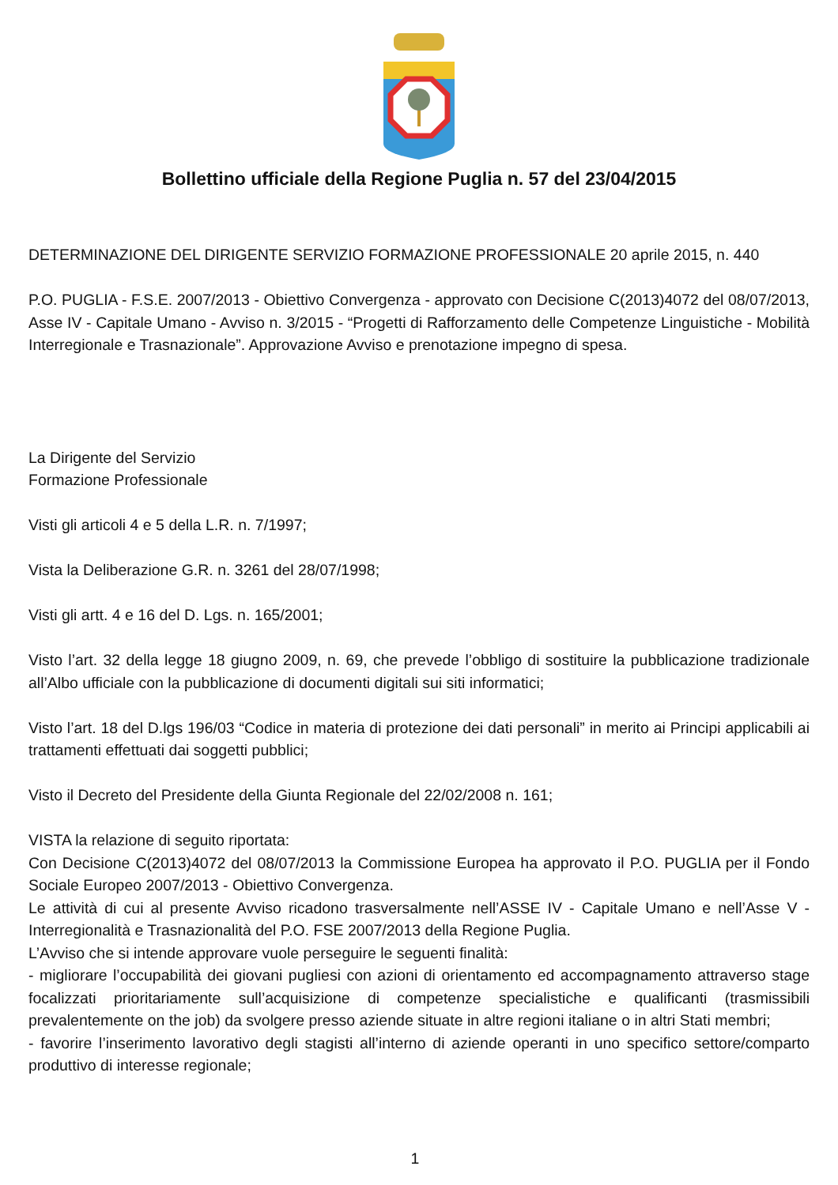Bollettino ufficiale della Regione Puglia n. 57 del 23/04/2015
DETERMINAZIONE DEL DIRIGENTE SERVIZIO FORMAZIONE PROFESSIONALE 20 aprile 2015, n. 440
P.O. PUGLIA - F.S.E. 2007/2013 - Obiettivo Convergenza - approvato con Decisione C(2013)4072 del 08/07/2013, Asse IV - Capitale Umano - Avviso n. 3/2015 - “Progetti di Rafforzamento delle Competenze Linguistiche - Mobilità Interregionale e Trasnazionale”. Approvazione Avviso e prenotazione impegno di spesa.
La Dirigente del Servizio
Formazione Professionale
Visti gli articoli 4 e 5 della L.R. n. 7/1997;
Vista la Deliberazione G.R. n. 3261 del 28/07/1998;
Visti gli artt. 4 e 16 del D. Lgs. n. 165/2001;
Visto l’art. 32 della legge 18 giugno 2009, n. 69, che prevede l’obbligo di sostituire la pubblicazione tradizionale all’Albo ufficiale con la pubblicazione di documenti digitali sui siti informatici;
Visto l’art. 18 del D.lgs 196/03 “Codice in materia di protezione dei dati personali” in merito ai Principi applicabili ai trattamenti effettuati dai soggetti pubblici;
Visto il Decreto del Presidente della Giunta Regionale del 22/02/2008 n. 161;
VISTA la relazione di seguito riportata:
Con Decisione C(2013)4072 del 08/07/2013 la Commissione Europea ha approvato il P.O. PUGLIA per il Fondo Sociale Europeo 2007/2013 - Obiettivo Convergenza.
Le attività di cui al presente Avviso ricadono trasversalmente nell’ASSE IV - Capitale Umano e nell’Asse V - Interregionalità e Trasnazionalità del P.O. FSE 2007/2013 della Regione Puglia.
L’Avviso che si intende approvare vuole perseguire le seguenti finalità:
- migliorare l’occupabilità dei giovani pugliesi con azioni di orientamento ed accompagnamento attraverso stage focalizzati prioritariamente sull’acquisizione di competenze specialistiche e qualificanti (trasmissibili prevalentemente on the job) da svolgere presso aziende situate in altre regioni italiane o in altri Stati membri;
- favorire l’inserimento lavorativo degli stagisti all’interno di aziende operanti in uno specifico settore/comparto produttivo di interesse regionale;
1